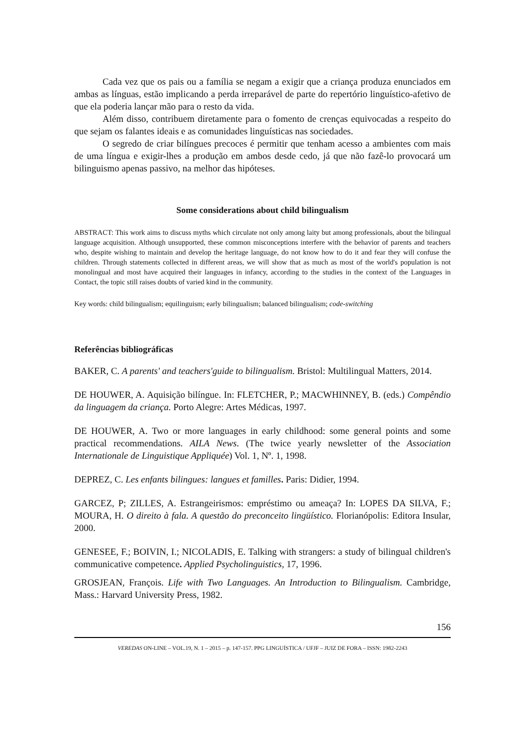Cada vez que os pais ou a família se negam a exigir que a criança produza enunciados em ambas as línguas, estão implicando a perda irreparável de parte do repertório linguístico-afetivo de que ela poderia lançar mão para o resto da vida.
Além disso, contribuem diretamente para o fomento de crenças equivocadas a respeito do que sejam os falantes ideais e as comunidades linguísticas nas sociedades.
O segredo de criar bilíngues precoces é permitir que tenham acesso a ambientes com mais de uma língua e exigir-lhes a produção em ambos desde cedo, já que não fazê-lo provocará um bilinguismo apenas passivo, na melhor das hipóteses.
Some considerations about child bilingualism
ABSTRACT: This work aims to discuss myths which circulate not only among laity but among professionals, about the bilingual language acquisition. Although unsupported, these common misconceptions interfere with the behavior of parents and teachers who, despite wishing to maintain and develop the heritage language, do not know how to do it and fear they will confuse the children. Through statements collected in different areas, we will show that as much as most of the world's population is not monolingual and most have acquired their languages in infancy, according to the studies in the context of the Languages in Contact, the topic still raises doubts of varied kind in the community.
Key words: child bilingualism; equilinguism; early bilingualism; balanced bilingualism; code-switching
Referências bibliográficas
BAKER, C. A parents' and teachers'guide to bilingualism. Bristol: Multilingual Matters, 2014.
DE HOUWER, A. Aquisição bilíngue. In: FLETCHER, P.; MACWHINNEY, B. (eds.) Compêndio da linguagem da criança. Porto Alegre: Artes Médicas, 1997.
DE HOUWER, A. Two or more languages in early childhood: some general points and some practical recommendations. AILA News. (The twice yearly newsletter of the Association Internationale de Linguistique Appliquée) Vol. 1, Nº. 1, 1998.
DEPREZ, C. Les enfants bilingues: langues et familles. Paris: Didier, 1994.
GARCEZ, P; ZILLES, A. Estrangeirismos: empréstimo ou ameaça? In: LOPES DA SILVA, F.; MOURA, H. O direito à fala. A questão do preconceito lingüístico. Florianópolis: Editora Insular, 2000.
GENESEE, F.; BOIVIN, I.; NICOLADIS, E. Talking with strangers: a study of bilingual children's communicative competence. Applied Psycholinguistics, 17, 1996.
GROSJEAN, François. Life with Two Languages. An Introduction to Bilingualism. Cambridge, Mass.: Harvard University Press, 1982.
156
VEREDAS ON-LINE – VOL.19, N. 1 – 2015 – p. 147-157. PPG LINGUÍSTICA / UFJF – JUIZ DE FORA – ISSN: 1982-2243